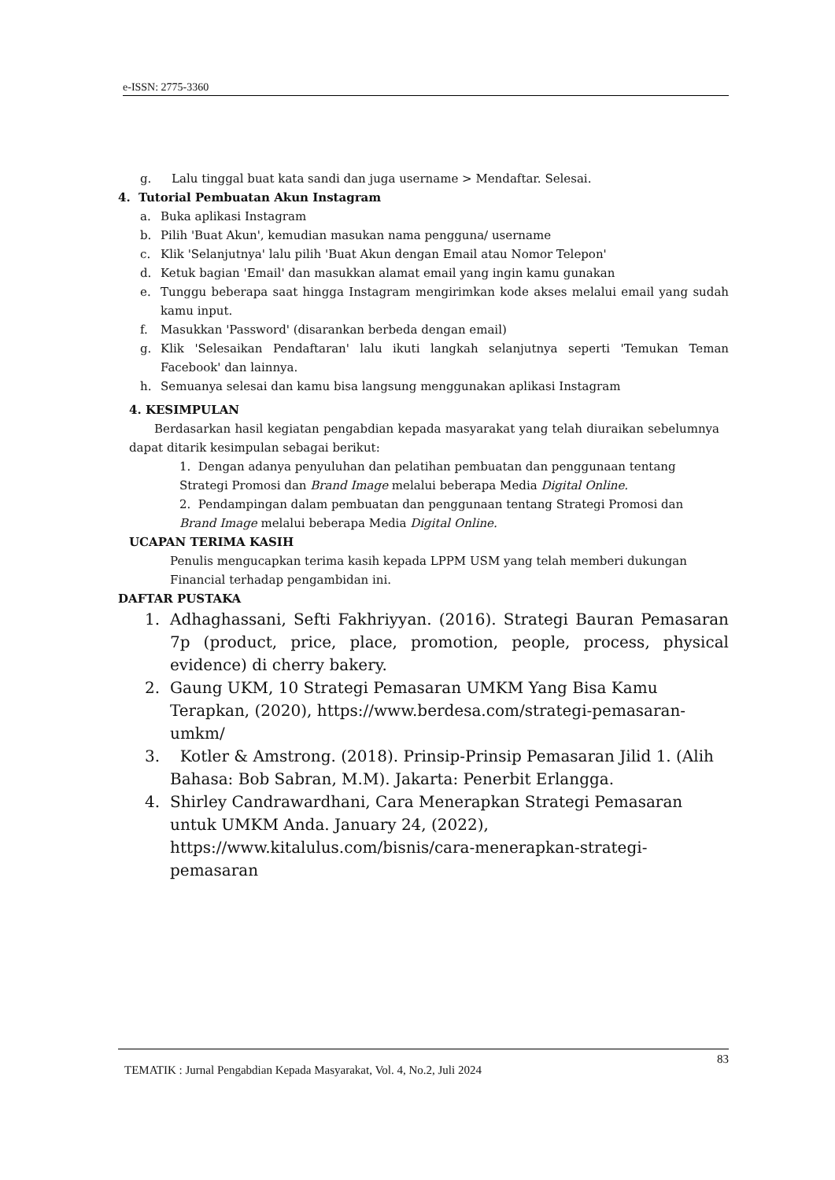e-ISSN: 2775-3360
g. Lalu tinggal buat kata sandi dan juga username > Mendaftar. Selesai.
4. Tutorial Pembuatan Akun Instagram
a. Buka aplikasi Instagram
b. Pilih 'Buat Akun', kemudian masukan nama pengguna/ username
c. Klik 'Selanjutnya' lalu pilih 'Buat Akun dengan Email atau Nomor Telepon'
d. Ketuk bagian 'Email' dan masukkan alamat email yang ingin kamu gunakan
e. Tunggu beberapa saat hingga Instagram mengirimkan kode akses melalui email yang sudah kamu input.
f. Masukkan 'Password' (disarankan berbeda dengan email)
g. Klik 'Selesaikan Pendaftaran' lalu ikuti langkah selanjutnya seperti 'Temukan Teman Facebook' dan lainnya.
h. Semuanya selesai dan kamu bisa langsung menggunakan aplikasi Instagram
4. KESIMPULAN
Berdasarkan hasil kegiatan pengabdian kepada masyarakat yang telah diuraikan sebelumnya dapat ditarik kesimpulan sebagai berikut:
1. Dengan adanya penyuluhan dan pelatihan pembuatan dan penggunaan tentang Strategi Promosi dan Brand Image melalui beberapa Media Digital Online.
2. Pendampingan dalam pembuatan dan penggunaan tentang Strategi Promosi dan Brand Image melalui beberapa Media Digital Online.
UCAPAN TERIMA KASIH
Penulis mengucapkan terima kasih kepada LPPM USM yang telah memberi dukungan Financial terhadap pengambidan ini.
DAFTAR PUSTAKA
1. Adhaghassani, Sefti Fakhriyyan. (2016). Strategi Bauran Pemasaran 7p (product, price, place, promotion, people, process, physical evidence) di cherry bakery.
2. Gaung UKM, 10 Strategi Pemasaran UMKM Yang Bisa Kamu Terapkan, (2020), https://www.berdesa.com/strategi-pemasaran-umkm/
3. Kotler & Amstrong. (2018). Prinsip-Prinsip Pemasaran Jilid 1. (Alih Bahasa: Bob Sabran, M.M). Jakarta: Penerbit Erlangga.
4. Shirley Candrawardhani, Cara Menerapkan Strategi Pemasaran untuk UMKM Anda. January 24, (2022), https://www.kitalulus.com/bisnis/cara-menerapkan-strategi-pemasaran
TEMATIK : Jurnal Pengabdian Kepada Masyarakat, Vol. 4, No.2, Juli 2024 83